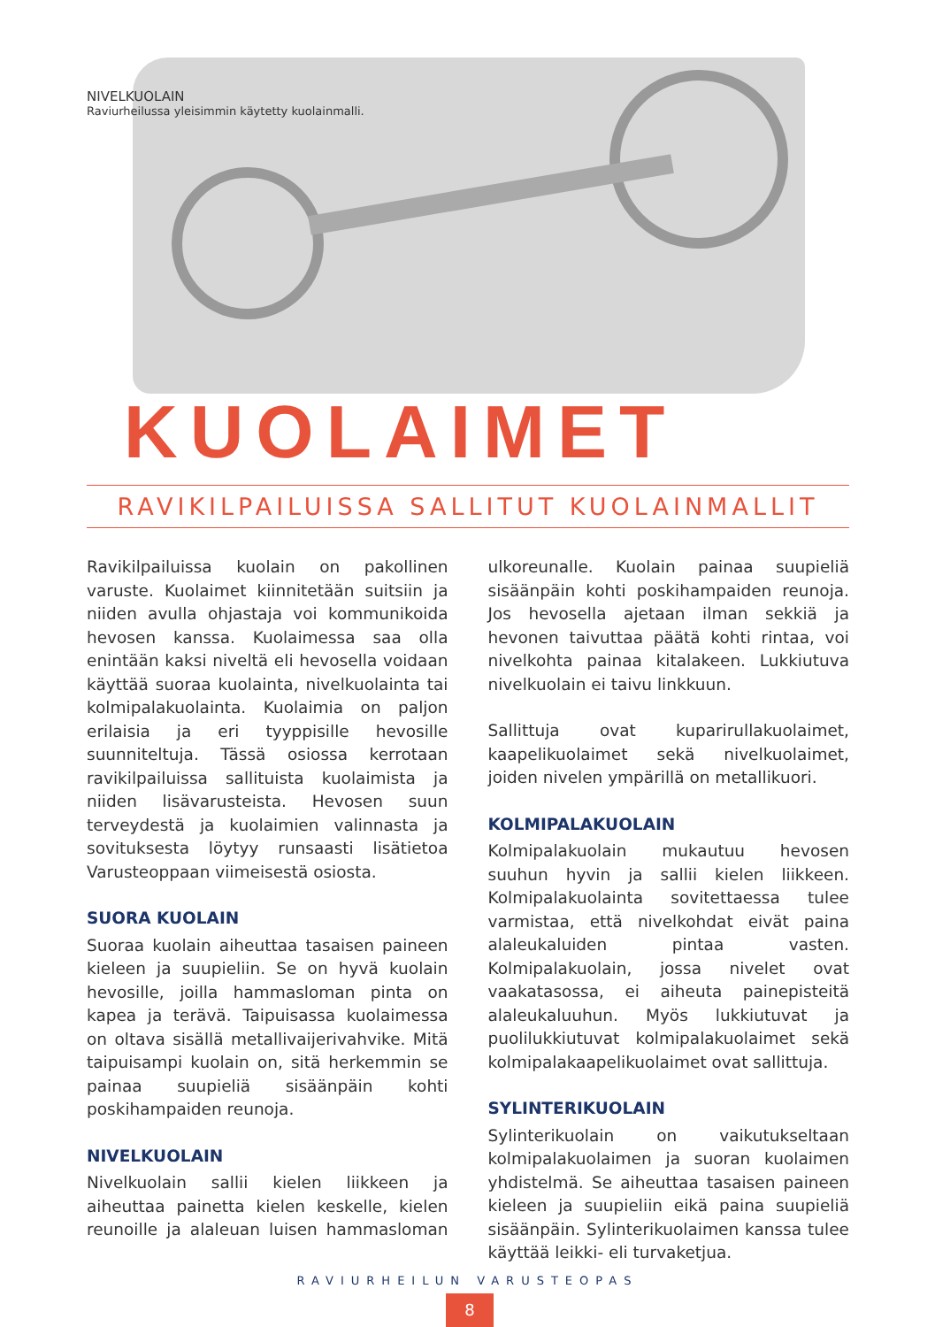NIVELKUOLAIN
Raviurheilussa yleisimmin käytetty kuolainmalli.
KUOLAIMET
RAVIKILPAILUISSA SALLITUT KUOLAINMALLIT
Ravikilpailuissa kuolain on pakollinen varuste. Kuolaimet kiinnitetään suitsiin ja niiden avulla ohjastaja voi kommunikoida hevosen kanssa. Kuolaimessa saa olla enintään kaksi niveltä eli hevosella voidaan käyttää suoraa kuolainta, nivelkuolainta tai kolmipalakuolainta. Kuolaimia on paljon erilaisia ja eri tyyppisille hevosille suunniteltuja. Tässä osiossa kerrotaan ravikilpailuissa sallituista kuolaimista ja niiden lisävarusteista. Hevosen suun terveydestä ja kuolaimien valinnasta ja sovituksesta löytyy runsaasti lisätietoa Varusteoppaan viimeisestä osiosta.
SUORA KUOLAIN
Suoraa kuolain aiheuttaa tasaisen paineen kieleen ja suupieliin. Se on hyvä kuolain hevosille, joilla hammasloman pinta on kapea ja terävä. Taipuisassa kuolaimessa on oltava sisällä metallivaijerivahvike. Mitä taipuisampi kuolain on, sitä herkemmin se painaa suupieliä sisäänpäin kohti poskihampaiden reunoja.
NIVELKUOLAIN
Nivelkuolain sallii kielen liikkeen ja aiheuttaa painetta kielen keskelle, kielen reunoille ja alaleuan luisen hammasloman ulkoreunalle. Kuolain painaa suupieliä sisäänpäin kohti poskihampaiden reunoja. Jos hevosella ajetaan ilman sekkiä ja hevonen taivuttaa päätä kohti rintaa, voi nivelkohta painaa kitalakeen. Lukkiutuva nivelkuolain ei taivu linkkuun.
Sallittuja ovat kuparirullakuolaimet, kaapelikuolaimet sekä nivelkuolaimet, joiden nivelen ympärillä on metallikuori.
KOLMIPALAKUOLAIN
Kolmipalakuolain mukautuu hevosen suuhun hyvin ja sallii kielen liikkeen. Kolmipalakuolainta sovitettaessa tulee varmistaa, että nivelkohdat eivät paina alaleukaluiden pintaa vasten. Kolmipalakuolain, jossa nivelet ovat vaakatasossa, ei aiheuta painepisteitä alaleukaluuhun. Myös lukkiutuvat ja puolilukkiutuvat kolmipalakuolaimet sekä kolmipalakaapelikuolaimet ovat sallittuja.
SYLINTERIKUOLAIN
Sylinterikuolain on vaikutukseltaan kolmipalakuolaimen ja suoran kuolaimen yhdistelmä. Se aiheuttaa tasaisen paineen kieleen ja suupieliin eikä paina suupieliä sisäänpäin. Sylinterikuolaimen kanssa tulee käyttää leikki- eli turvaketjua.
RAVIURHEILUN VARUSTEOPAS
8